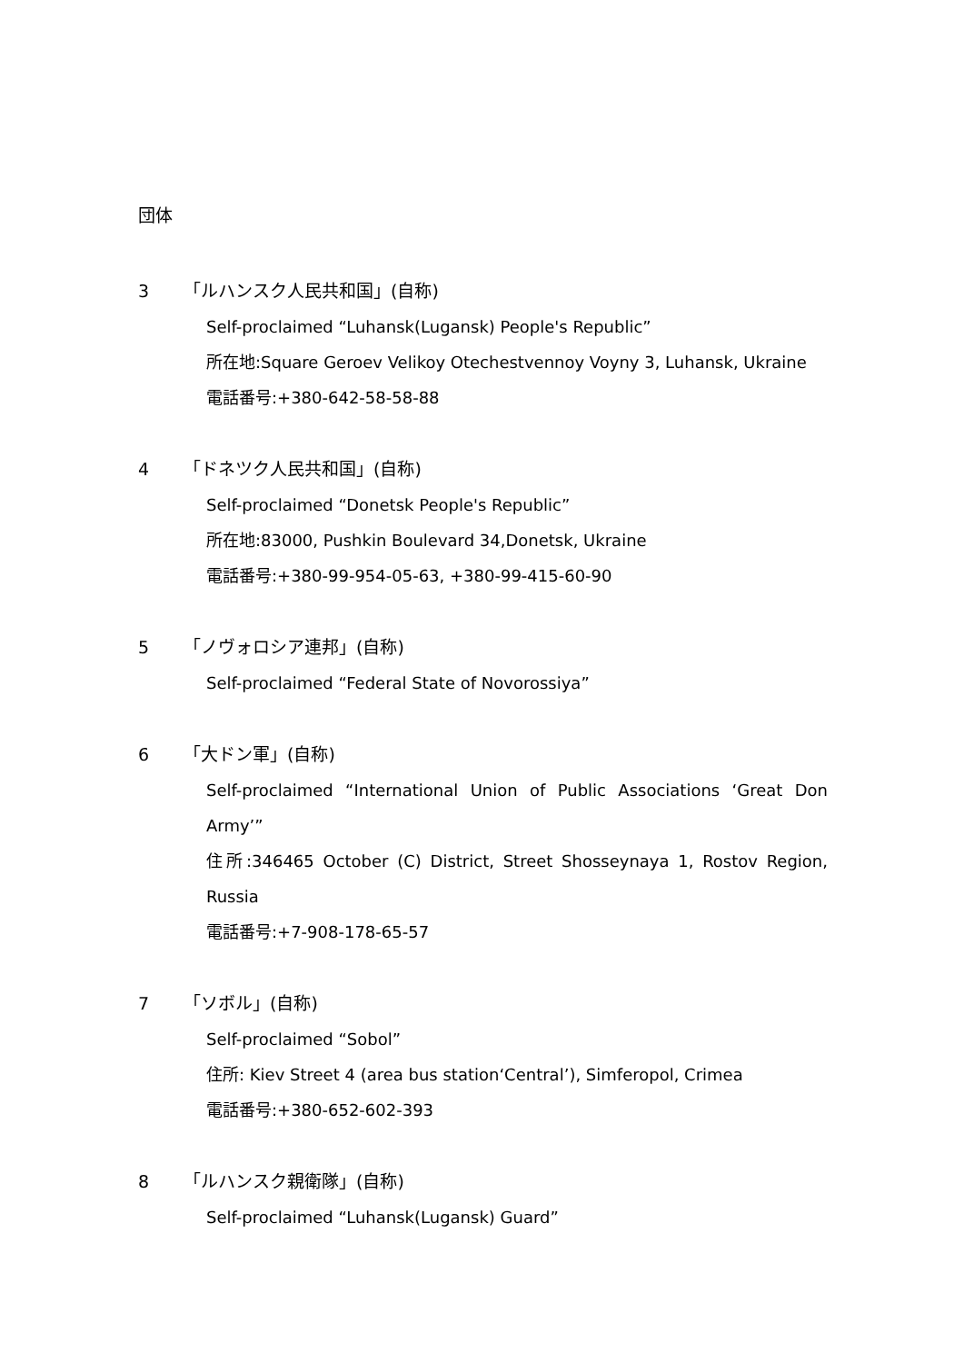団体
3 「ルハンスク人民共和国」(自称)
Self-proclaimed “Luhansk(Lugansk) People's Republic”
所在地:Square Geroev Velikoy Otechestvennoy Voyny 3, Luhansk, Ukraine
電話番号:+380-642-58-58-88
4 「ドネツク人民共和国」(自称)
Self-proclaimed “Donetsk People's Republic”
所在地:83000, Pushkin Boulevard 34,Donetsk, Ukraine
電話番号:+380-99-954-05-63, +380-99-415-60-90
5 「ノヴォロシア連邦」(自称)
Self-proclaimed “Federal State of Novorossiya”
6 「大ドン軍」(自称)
Self-proclaimed “International Union of Public Associations ‘Great Don Army’”
住所:346465 October (C) District, Street Shosseynaya 1, Rostov Region, Russia
電話番号:+7-908-178-65-57
7 「ソボル」(自称)
Self-proclaimed “Sobol”
住所: Kiev Street 4 (area bus station‘Central’), Simferopol, Crimea
電話番号:+380-652-602-393
8 「ルハンスク親衛隊」(自称)
Self-proclaimed “Luhansk(Lugansk) Guard”